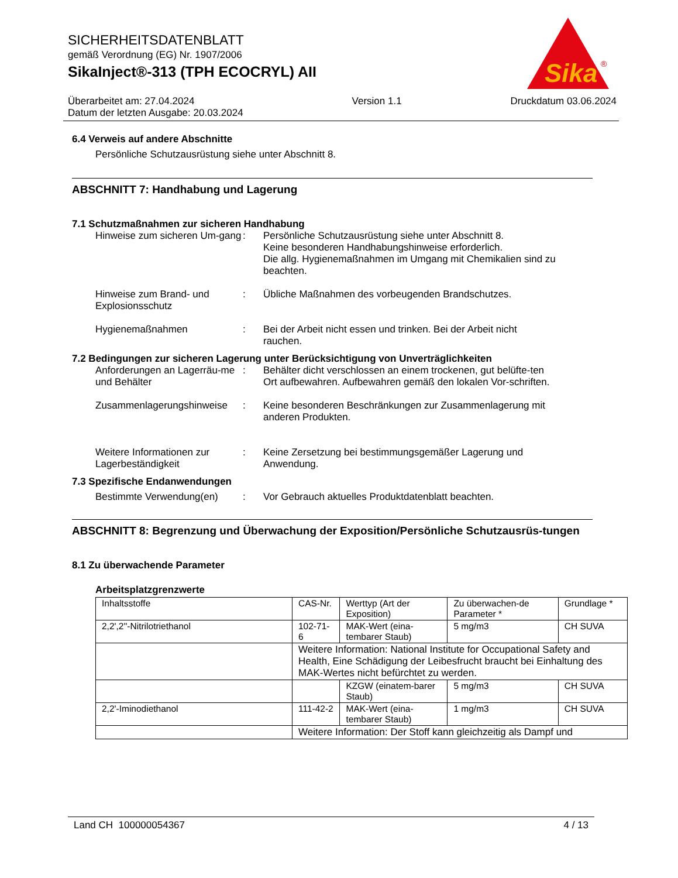SICHERHEITSDATENBLATT
gemäß Verordnung (EG) Nr. 1907/2006
SikaInject®-313 (TPH ECOCRYL) AII
Sika
®
Überarbeitet am: 27.04.2024
Datum der letzten Ausgabe: 20.03.2024
Version 1.1 Druckdatum 03.06.2024
6.4 Verweis auf andere Abschnitte
Persönliche Schutzausrüstung siehe unter Abschnitt 8.
ABSCHNITT 7: Handhabung und Lagerung
7.1 Schutzmaßnahmen zur sicheren Handhabung
Hinweise zum sicheren Um-gang
: Persönliche Schutzausrüstung siehe unter Abschnitt 8.
Keine besonderen Handhabungshinweise erforderlich.
Die allg. Hygienemaßnahmen im Umgang mit Chemikalien sind zu beachten.
Hinweise zum Brand- und Explosionsschutz
: Übliche Maßnahmen des vorbeugenden Brandschutzes.
Hygienemaßnahmen : Bei der Arbeit nicht essen und trinken. Bei der Arbeit nicht rauchen.
7.2 Bedingungen zur sicheren Lagerung unter Berücksichtigung von Unverträglichkeiten
Anforderungen an Lagerräu-me und Behälter
: Behälter dicht verschlossen an einem trockenen, gut belüfte-ten Ort aufbewahren. Aufbewahren gemäß den lokalen Vor-schriften.
Zusammenlagerungshinweise
: Keine besonderen Beschränkungen zur Zusammenlagerung mit anderen Produkten.
Weitere Informationen zur Lagerbeständigkeit
: Keine Zersetzung bei bestimmungsgemäßer Lagerung und Anwendung.
7.3 Spezifische Endanwendungen
Bestimmte Verwendung(en) : Vor Gebrauch aktuelles Produktdatenblatt beachten.
ABSCHNITT 8: Begrenzung und Überwachung der Exposition/Persönliche Schutzausrüs-tungen
8.1 Zu überwachende Parameter
Arbeitsplatzgrenzwerte
| Inhaltsstoffe | CAS-Nr. | Werttyp (Art der Exposition) | Zu überwachen-de Parameter * | Grundlage * |
| 2,2',2''-Nitrilotriethanol | 102-71-6 | MAK-Wert (eina-tembarer Staub) | 5 mg/m3 | CH SUVA |
| | Weitere Information: National Institute for Occupational Safety and Health, Eine Schädigung der Leibesfrucht braucht bei Einhaltung des MAK-Wertes nicht befürchtet zu werden. | | | |
| | | KZGW (einatem-barer Staub) | 5 mg/m3 | CH SUVA |
| 2,2'-Iminodiethanol | 111-42-2 | MAK-Wert (eina-tembarer Staub) | 1 mg/m3 | CH SUVA |
| | Weitere Information: Der Stoff kann gleichzeitig als Dampf und | | | |
Land CH 100000054367 4 / 13